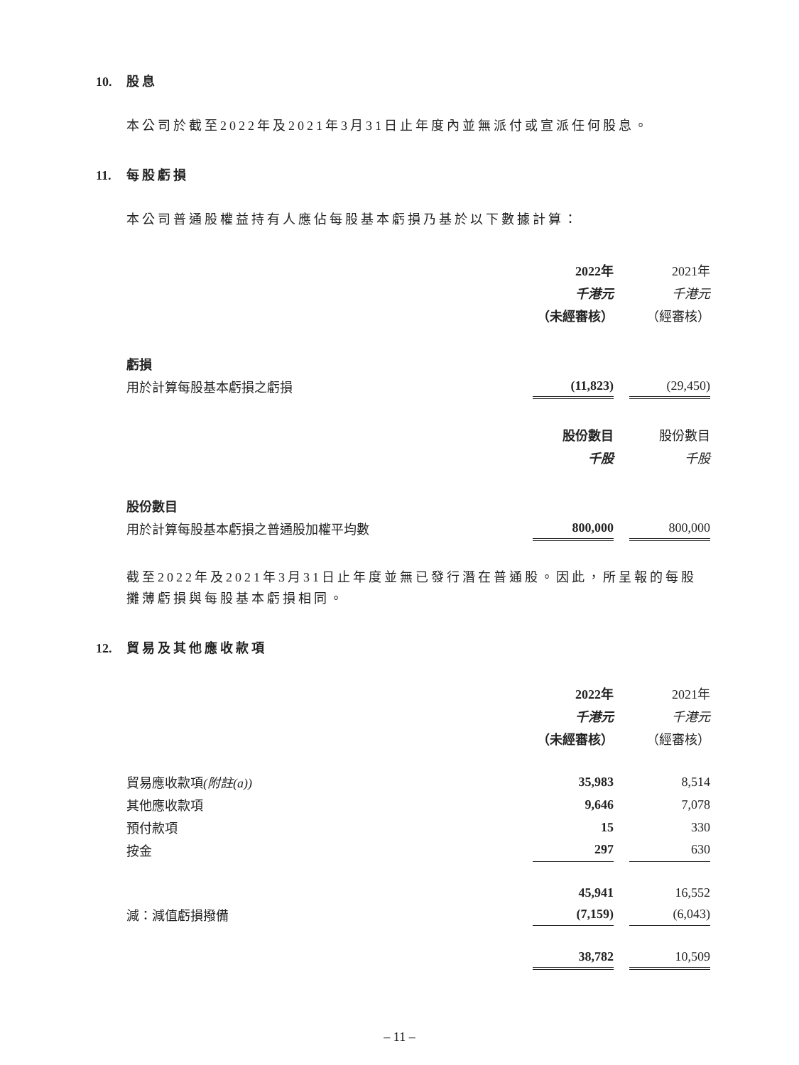10. 股息
本公司於截至2022年及2021年3月31日止年度內並無派付或宣派任何股息。
11. 每股虧損
本公司普通股權益持有人應佔每股基本虧損乃基於以下數據計算：
| | 2022年 | | 2021年 |
| | 千港元 | | 千港元 |
| | （未經審核） | | （經審核） |
| 虧損 | | | |
| 用於計算每股基本虧損之虧損 | (11,823) | | (29,450) |
| | 股份數目 | | 股份數目 |
| | 千股 | | 千股 |
| 股份數目 | | | |
| 用於計算每股基本虧損之普通股加權平均數 | 800,000 | | 800,000 |
截至2022年及2021年3月31日止年度並無已發行潛在普通股。因此，所呈報的每股攤薄虧損與每股基本虧損相同。
12. 貿易及其他應收款項
| | 2022年 | | 2021年 |
| | 千港元 | | 千港元 |
| | （未經審核） | | （經審核） |
| 貿易應收款項 (附註(a)) | 35,983 | | 8,514 |
| 其他應收款項 | 9,646 | | 7,078 |
| 預付款項 | 15 | | 330 |
| 按金 | 297 | | 630 |
| | 45,941 | | 16,552 |
| 減：減值虧損撥備 | (7,159) | | (6,043) |
| | 38,782 | | 10,509 |
– 11 –